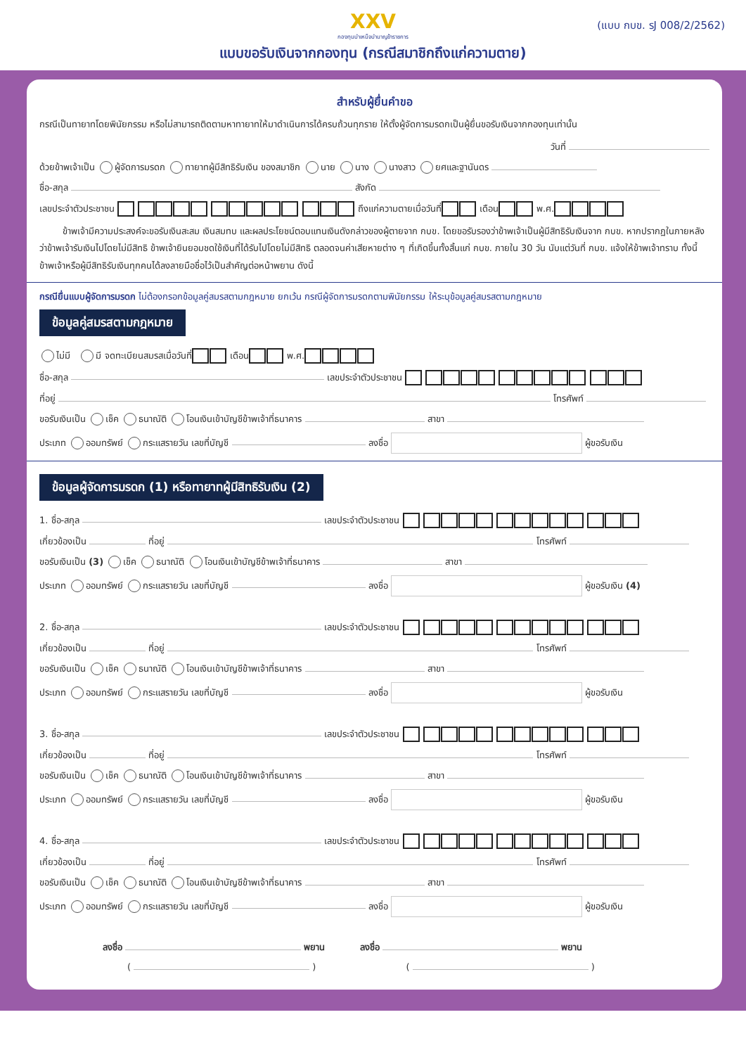XXV
กองทุนบำเหน็จบำนาญข้าราชการ
(แบบ กบข. รJ 008/2/2562)
แบบขอรับเงินจากกองทุน (กรณีสมาชิกถึงแก่ความตาย)
สำหรับผู้ยื่นคำขอ
กรณีเป็นทายาทโดยพินัยกรรม หรือไม่สามารถติดตามหาทายาทให้มาดำเนินการได้ครบถ้วนทุกราย ให้ตั้งผู้จัดการมรดกเป็นผู้ยื่นขอรับเงินจากกองทุนเท่านั้น
วันที่
ด้วยข้าพเจ้าเป็น ผู้จัดการมรดก ทายาทผู้มีสิทธิรับเงิน ของสมาชิก นาย นาง นางสาว ยศและฐานันดร
ชื่อ-สกุล สังกัด
เลขประจำตัวประชาชน ถึงแก่ความตายเมื่อวันที่ เดือน พ.ศ.
ข้าพเจ้ามีความประสงค์จะขอรับเงินสะสม เงินสมทบ และผลประโยชน์ตอบแทนเงินดังกล่าวของผู้ตายจาก กบข. โดยขอรับรองว่าข้าพเจ้าเป็นผู้มีสิทธิรับเงินจาก กบข. หากปรากฏในภายหลังว่าข้าพเจ้ารับเงินไปโดยไม่มีสิทธิ ข้าพเจ้ายินยอมชดใช้เงินที่ได้รับไปโดยไม่มีสิทธิ ตลอดจนค่าเสียหายต่าง ๆ ที่เกิดขึ้นทั้งสิ้นแก่ กบข. ภายใน 30 วัน นับแต่วันที่ กบข. แจ้งให้ข้าพเจ้าทราบ ทั้งนี้ ข้าพเจ้าหรือผู้มีสิทธิรับเงินทุกคนได้ลงลายมือชื่อไว้เป็นสำคัญต่อหน้าพยาน ดังนี้
กรณียื่นแบบผู้จัดการมรดก ไม่ต้องกรอกข้อมูลคู่สมรสตามกฎหมาย ยกเว้น กรณีผู้จัดการมรดกตามพินัยกรรม ให้ระบุข้อมูลคู่สมรสตามกฎหมาย
ข้อมูลคู่สมรสตามกฎหมาย
ไม่มี มี จดทะเบียนสมรสเมื่อวันที่ เดือน พ.ศ.
ชื่อ-สกุล เลขประจำตัวประชาชน
ที่อยู่ โทรศัพท์
ขอรับเงินเป็น เช็ค ธนาณัติ โอนเงินเข้าบัญชีข้าพเจ้าที่ธนาคาร สาขา
ประเภท ออมทรัพย์ กระแสรายวัน เลขที่บัญชี ลงชื่อ ผู้ขอรับเงิน
ข้อมูลผู้จัดการมรดก (1) หรือทายาทผู้มีสิทธิรับเงิน (2)
1. ชื่อ-สกุล เลขประจำตัวประชาชน
เกี่ยวข้องเป็น ที่อยู่ โทรศัพท์
ขอรับเงินเป็น (3) เช็ค ธนาณัติ โอนเงินเข้าบัญชีข้าพเจ้าที่ธนาคาร สาขา
ประเภท ออมทรัพย์ กระแสรายวัน เลขที่บัญชี ลงชื่อ ผู้ขอรับเงิน (4)
2. ชื่อ-สกุล เลขประจำตัวประชาชน
เกี่ยวข้องเป็น ที่อยู่ โทรศัพท์
ขอรับเงินเป็น เช็ค ธนาณัติ โอนเงินเข้าบัญชีข้าพเจ้าที่ธนาคาร สาขา
ประเภท ออมทรัพย์ กระแสรายวัน เลขที่บัญชี ลงชื่อ ผู้ขอรับเงิน
3. ชื่อ-สกุล เลขประจำตัวประชาชน
เกี่ยวข้องเป็น ที่อยู่ โทรศัพท์
ขอรับเงินเป็น เช็ค ธนาณัติ โอนเงินเข้าบัญชีข้าพเจ้าที่ธนาคาร สาขา
ประเภท ออมทรัพย์ กระแสรายวัน เลขที่บัญชี ลงชื่อ ผู้ขอรับเงิน
4. ชื่อ-สกุล เลขประจำตัวประชาชน
เกี่ยวข้องเป็น ที่อยู่ โทรศัพท์
ขอรับเงินเป็น เช็ค ธนาณัติ โอนเงินเข้าบัญชีข้าพเจ้าที่ธนาคาร สาขา
ประเภท ออมทรัพย์ กระแสรายวัน เลขที่บัญชี ลงชื่อ ผู้ขอรับเงิน
ลงชื่อ พยาน ลงชื่อ พยาน
( ) ( )